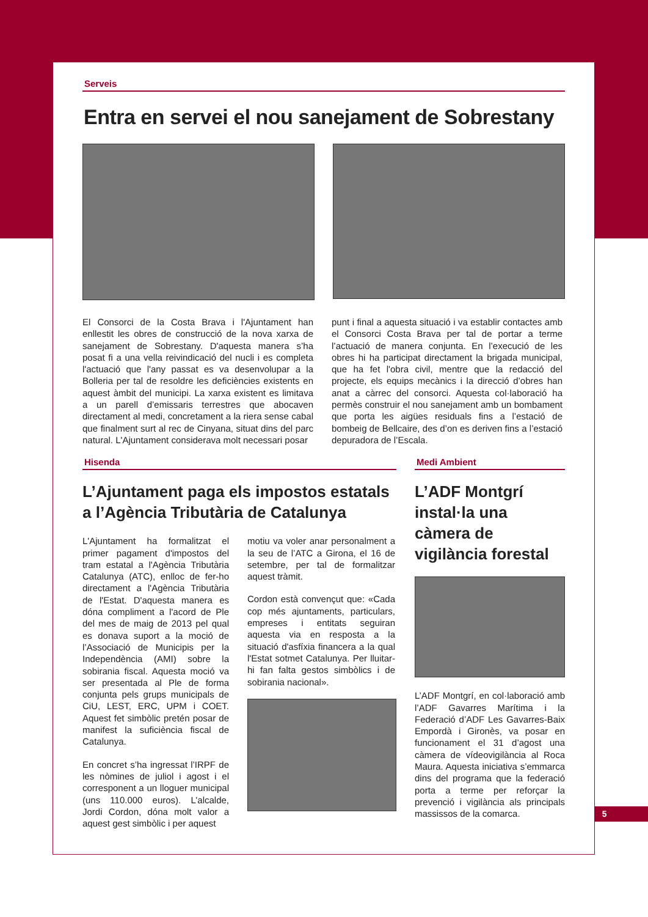Serveis
Entra en servei el nou sanejament de Sobrestany
El Consorci de la Costa Brava i l'Ajuntament han enllestit les obres de construcció de la nova xarxa de sanejament de Sobrestany. D'aquesta manera s’ha posat fi a una vella reivindicació del nucli i es completa l'actuació que l'any passat es va desenvolupar a la Bolleria per tal de resoldre les deficiències existents en aquest àmbit del municipi. La xarxa existent es limitava a un parell d’emissaris terrestres que abocaven directament al medi, concretament a la riera sense cabal que finalment surt al rec de Cinyana, situat dins del parc natural. L'Ajuntament considerava molt necessari posar
punt i final a aquesta situació i va establir contactes amb el Consorci Costa Brava per tal de portar a terme l’actuació de manera conjunta. En l’execució de les obres hi ha participat directament la brigada municipal, que ha fet l'obra civil, mentre que la redacció del projecte, els equips mecànics i la direcció d’obres han anat a càrrec del consorci. Aquesta col·laboració ha permès construir el nou sanejament amb un bombament que porta les aigües residuals fins a l’estació de bombeig de Bellcaire, des d’on es deriven fins a l’estació depuradora de l’Escala.
Hisenda
L’Ajuntament paga els impostos estatals a l’Agència Tributària de Catalunya
L'Ajuntament ha formalitzat el primer pagament d'impostos del tram estatal a l'Agència Tributària Catalunya (ATC), enlloc de fer-ho directament a l'Agència Tributària de l'Estat. D'aquesta manera es dóna compliment a l'acord de Ple del mes de maig de 2013 pel qual es donava suport a la moció de l’Associació de Municipis per la Independència (AMI) sobre la sobirania fiscal. Aquesta moció va ser presentada al Ple de forma conjunta pels grups municipals de CiU, LEST, ERC, UPM i COET. Aquest fet simbòlic pretén posar de manifest la suficiència fiscal de Catalunya.
En concret s’ha ingressat l’IRPF de les nòmines de juliol i agost i el corresponent a un lloguer municipal (uns 110.000 euros). L’alcalde, Jordi Cordon, dóna molt valor a aquest gest simbòlic i per aquest
motiu va voler anar personalment a la seu de l’ATC a Girona, el 16 de setembre, per tal de formalitzar aquest tràmit.
Cordon està convençut que: «Cada cop més ajuntaments, particulars, empreses i entitats seguiran aquesta via en resposta a la situació d'asfíxia financera a la qual l'Estat sotmet Catalunya. Per lluitar-hi fan falta gestos simbòlics i de sobirania nacional».
Medi Ambient
L’ADF Montgrí instal·la una càmera de vigilància forestal
L’ADF Montgrí, en col·laboració amb l’ADF Gavarres Marítima i la Federació d’ADF Les Gavarres-Baix Empordà i Gironès, va posar en funcionament el 31 d’agost una càmera de víd​eovigilància al Roca Maura. Aquesta iniciativa s’emmarca dins del programa que la federació porta a terme per reforçar la prevenció i vigilància als principals massissos de la comarca.
5